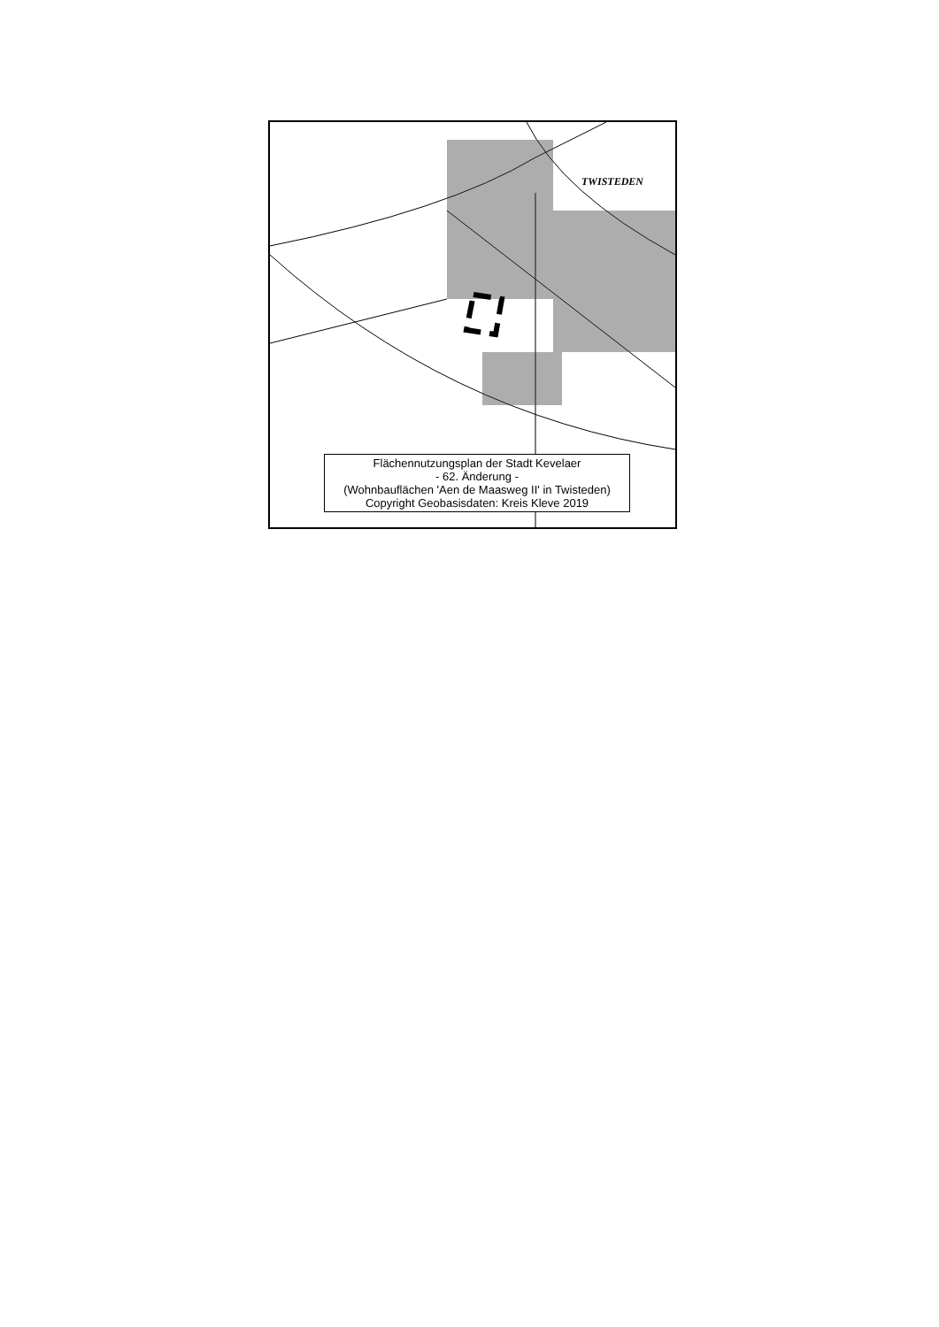TWISTEDEN
Flächennutzungsplan der Stadt Kevelaer
- 62. Änderung -
(Wohnbauflächen 'Aen de Maasweg II' in Twisteden)
Copyright Geobasisdaten: Kreis Kleve 2019